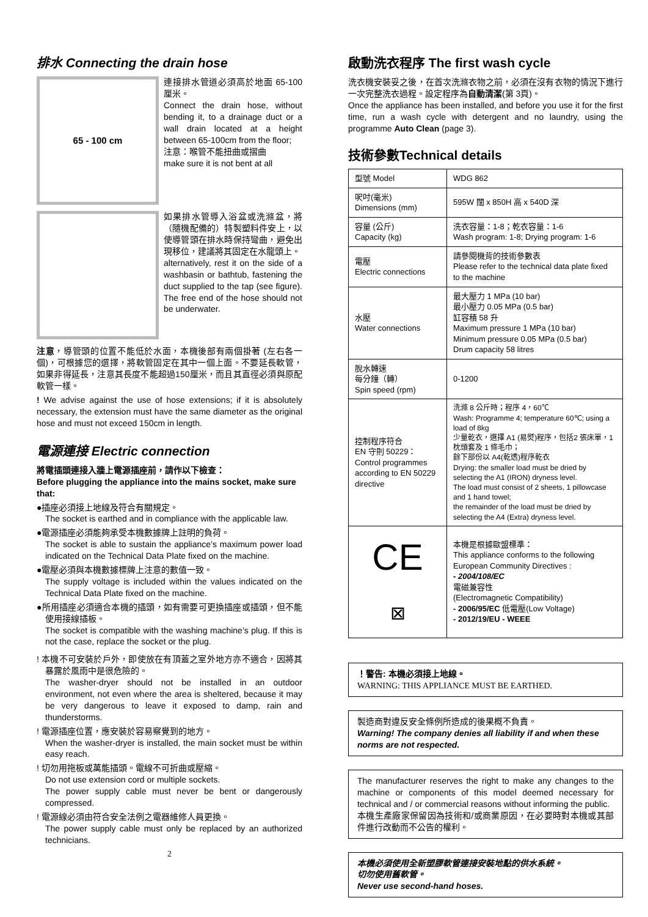排水 Connecting the drain hose
65 - 100 cm
連接排水管道必須高於地面 65-100 厘米。
Connect the drain hose, without bending it, to a drainage duct or a wall drain located at a height between 65-100cm from the floor;
注意：喉管不能扭曲或摺曲
make sure it is not bent at all
如果排水管導入浴盆或洗滌盆，將（隨機配備的）特製塑料件安上，以使導管頭在排水時保持彎曲，避免出現移位，建議將其固定在水龍頭上。
alternatively, rest it on the side of a washbasin or bathtub, fastening the duct supplied to the tap (see figure). The free end of the hose should not be underwater.
注意，導管頭的位置不能低於水面，本機後部有兩個掛著 (左右各一個)，可根據您的選擇，將軟管固定在其中一個上面。不要延長軟管，如果非得延長，注意其長度不能超過150厘米，而且其直徑必須與原配軟管一樣。
! We advise against the use of hose extensions; if it is absolutely necessary, the extension must have the same diameter as the original hose and must not exceed 150cm in length.
電源連接 Electric connection
將電插頭連接入牆上電源插座前，請作以下檢查：
Before plugging the appliance into the mains socket, make sure that:
●插座必須接上地線及符合有關規定。
The socket is earthed and in compliance with the applicable law.
●電源插座必須能夠承受本機數據牌上註明的負荷。
The socket is able to sustain the appliance’s maximum power load indicated on the Technical Data Plate fixed on the machine.
●電壓必須與本機數據標牌上注意的數值一致。
The supply voltage is included within the values indicated on the Technical Data Plate fixed on the machine.
●所用插座必須適合本機的插頭，如有需要可更換插座或插頭，但不能使用接線插板。
The socket is compatible with the washing machine’s plug. If this is not the case, replace the socket or the plug.
! 本機不可安裝於戶外，即使放在有頂蓋之室外地方亦不適合，因將其暴露於風雨中是很危險的。
The washer-dryer should not be installed in an outdoor environment, not even where the area is sheltered, because it may be very dangerous to leave it exposed to damp, rain and thunderstorms.
! 電源插座位置，應安裝於容易察覺到的地方。
When the washer-dryer is installed, the main socket must be within easy reach.
! 切勿用拖板或萬能插頭。電線不可折曲或壓縮。
Do not use extension cord or multiple sockets.
The power supply cable must never be bent or dangerously compressed.
! 電源線必須由符合安全法例之電器維修人員更換。
The power supply cable must only be replaced by an authorized technicians.
2
啟動洗衣程序 The first wash cycle
洗衣機安裝妥之後，在首次洗滌衣物之前，必須在沒有衣物的情況下進行一次完整洗衣過程。設定程序為自動清潔(第 3頁)。
Once the appliance has been installed, and before you use it for the first time, run a wash cycle with detergent and no laundry, using the programme Auto Clean (page 3).
技術參數Technical details
| 型號 Model | WDG 862 |
| 呎吋(毫米) Dimensions (mm) | 595W 闊 x 850H 高 x 540D 深 |
| 容量 (公斤) Capacity (kg) | 洗衣容量：1-8；乾衣容量：1-6 Wash program: 1-8; Drying program: 1-6 |
| 電壓 Electric connections | 請參閱機背的技術參數表 Please refer to the technical data plate fixed to the machine |
| 水壓 Water connections | 最大壓力 1 MPa (10 bar) 最小壓力 0.05 MPa (0.5 bar) 缸容積 58 升 Maximum pressure 1 MPa (10 bar) Minimum pressure 0.05 MPa (0.5 bar) Drum capacity 58 litres |
| 脫水轉速 每分鐘（轉） Spin speed (rpm) | 0-1200 |
| 控制程序符合 EN 守則 50229： Control programmes according to EN 50229 directive | 洗滌 8 公斤時；程序 4，60℃ Wash: Programme 4; temperature 60℃; using a load of 8kg 少量乾衣，選擇 A1 (易熨)程序，包括2 張床單，1 枕頭套及 1 條毛巾； 餘下部份以 A4(乾透)程序乾衣 Drying: the smaller load must be dried by selecting the A1 (IRON) dryness level. The load must consist of 2 sheets, 1 pillowcase and 1 hand towel; the remainder of the load must be dried by selecting the A4 (Extra) dryness level. |
| CE ⊠ | 本機是根據歐盟標準： This appliance conforms to the following European Community Directives : - 2004/108/EC 電磁兼容性 (Electromagnetic Compatibility) - 2006/95/EC 低電壓(Low Voltage) - 2012/19/EU - WEEE |
！警告: 本機必須接上地線。
WARNING: THIS APPLIANCE MUST BE EARTHED.
製造商對違反安全條例所造成的後果概不負責。
Warning! The company denies all liability if and when these norms are not respected.
The manufacturer reserves the right to make any changes to the machine or components of this model deemed necessary for technical and / or commercial reasons without informing the public.
本機生產廠家保留因為技術和/或商業原因，在必要時對本機或其部件進行改動而不公告的權利。
本機必須使用全新塑膠軟管連接安裝地點的供水系統。
切勿使用舊軟管。
Never use second-hand hoses.